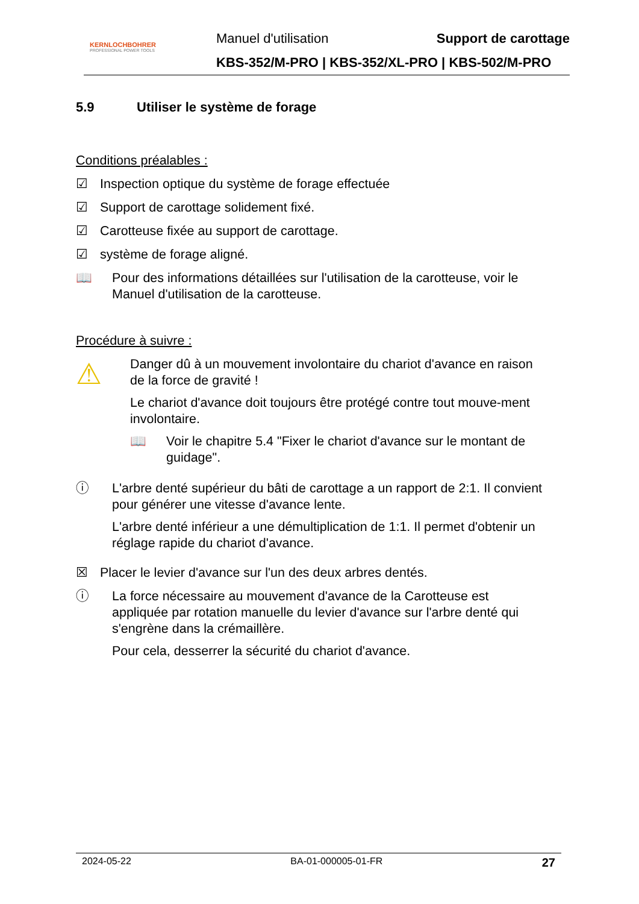KERNLOCHBOHRER
PROFESSIONAL POWER TOOLS
Manuel d'utilisation Support de carottage
KBS-352/M-PRO | KBS-352/XL-PRO | KBS-502/M-PRO
5.9 Utiliser le système de forage
Conditions préalables :
☑ Inspection optique du système de forage effectuée
☑ Support de carottage solidement fixé.
☑ Carotteuse fixée au support de carottage.
☑ système de forage aligné.
📖 Pour des informations détaillées sur l'utilisation de la carotteuse, voir le Manuel d'utilisation de la carotteuse.
Procédure à suivre :
⚠
Danger dû à un mouvement involontaire du chariot d'avance en raison de la force de gravité !
Le chariot d'avance doit toujours être protégé contre tout mouve-ment involontaire.
📖 Voir le chapitre 5.4 "Fixer le chariot d'avance sur le montant de guidage".
ⓘ L'arbre denté supérieur du bâti de carottage a un rapport de 2:1. Il convient pour générer une vitesse d'avance lente.
L'arbre denté inférieur a une démultiplication de 1:1. Il permet d'obtenir un réglage rapide du chariot d'avance.
☒ Placer le levier d'avance sur l'un des deux arbres dentés.
ⓘ La force nécessaire au mouvement d'avance de la Carotteuse est appliquée par rotation manuelle du levier d'avance sur l'arbre denté qui s'engrène dans la crémaillère.
Pour cela, desserrer la sécurité du chariot d'avance.
2024-05-22 BA-01-000005-01-FR 27